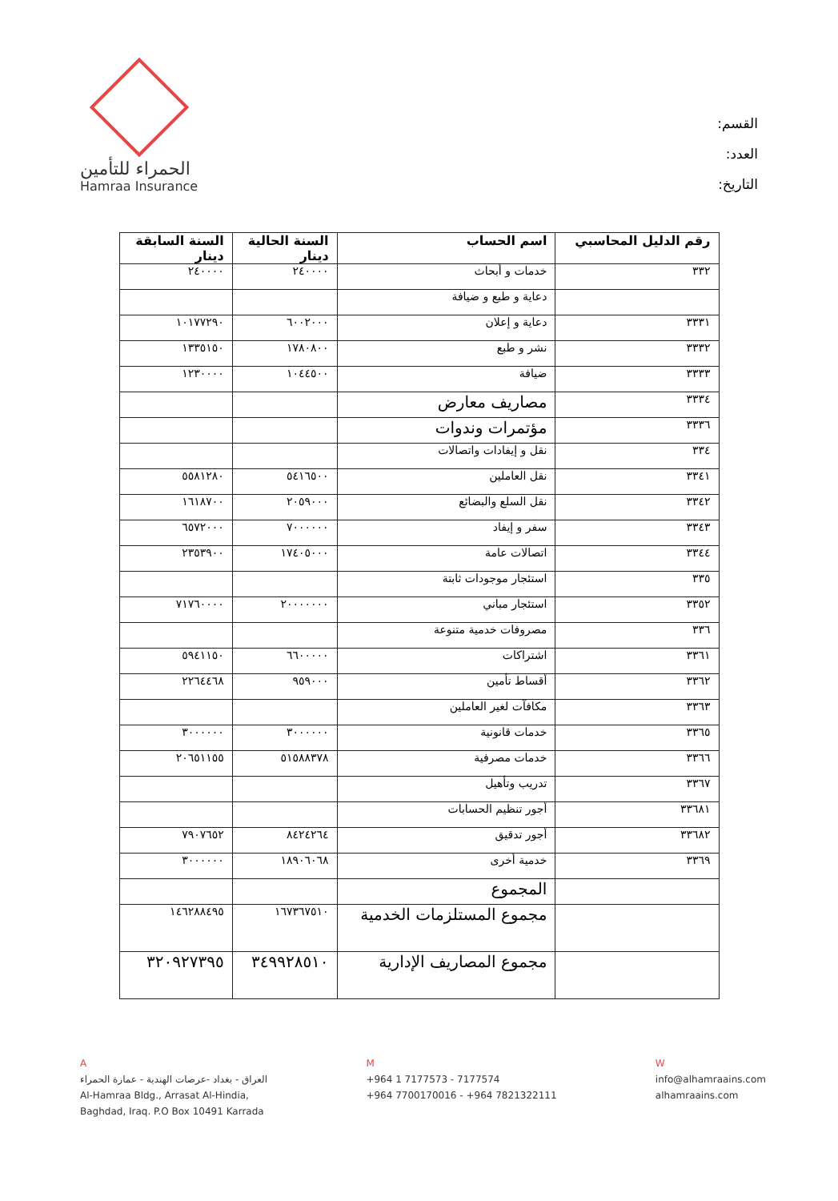الحمراء للتأمين
Hamraa Insurance
القسم:
العدد:
التاريخ:
| رقم الدليل المحاسبي | اسم الحساب | السنة الحالية دينار | السنة السابقة دينار |
| --- | --- | --- | --- |
| ٣٣٢ | خدمات و أبحاث | ٢٤٠٠٠٠ | ٢٤٠٠٠٠ |
| | دعاية و طبع و ضيافة | | |
| ٣٣٣١ | دعاية و إعلان | ٦٠٠٢٠٠٠ | ١٠١٧٧٢٩٠ |
| ٣٣٣٢ | نشر و طبع | ١٧٨٠٨٠٠ | ١٣٣٥١٥٠ |
| ٣٣٣٣ | ضيافة | ١٠٤٤٥٠٠ | ١٢٣٠٠٠٠ |
| ٣٣٣٤ | مصاريف معارض | | |
| ٣٣٣٦ | مؤتمرات وندوات | | |
| ٣٣٤ | نقل و إيفادات واتصالات | | |
| ٣٣٤١ | نقل العاملين | ٥٤١٦٥٠٠ | ٥٥٨١٢٨٠ |
| ٣٣٤٢ | نقل السلع والبضائع | ٢٠٥٩٠٠٠ | ١٦١٨٧٠٠ |
| ٣٣٤٣ | سفر و إيفاد | ٧٠٠٠٠٠٠ | ٦٥٧٢٠٠٠ |
| ٣٣٤٤ | اتصالات عامة | ١٧٤٠٥٠٠٠ | ٢٣٥٣٩٠٠ |
| ٣٣٥ | استئجار موجودات ثابتة | | |
| ٣٣٥٢ | استئجار مباني | ٢٠٠٠٠٠٠٠ | ٧١٧٦٠٠٠٠ |
| ٣٣٦ | مصروفات خدمية متنوعة | | |
| ٣٣٦١ | اشتراكات | ٦٦٠٠٠٠٠ | ٥٩٤١١٥٠ |
| ٣٣٦٢ | أقساط تأمين | ٩٥٩٠٠٠ | ٢٢٦٤٤٦٨ |
| ٣٣٦٣ | مكافآت لغير العاملين | | |
| ٣٣٦٥ | خدمات قانونية | ٣٠٠٠٠٠٠ | ٣٠٠٠٠٠٠ |
| ٣٣٦٦ | خدمات مصرفية | ٥١٥٨٨٣٧٨ | ٢٠٦٥١١٥٥ |
| ٣٣٦٧ | تدريب وتأهيل | | |
| ٣٣٦٨١ | أجور تنظيم الحسابات | | |
| ٣٣٦٨٢ | أجور تدقيق | ٨٤٢٤٢٦٤ | ٧٩٠٧٦٥٢ |
| ٣٣٦٩ | خدمية أخرى | ١٨٩٠٦٠٦٨ | ٣٠٠٠٠٠٠ |
| | المجموع | | |
| | مجموع المستلزمات الخدمية | ١٦٧٣٦٧٥١٠ | ١٤٦٢٨٨٤٩٥ |
| | مجموع المصاريف الإدارية | ٣٤٩٩٢٨٥١٠ | ٣٢٠٩٢٧٣٩٥ |
A
العراق - بغداد -عرصات الهندية - عمارة الحمراء
Al-Hamraa Bldg., Arrasat Al-Hindia,
Baghdad, Iraq. P.O Box 10491 Karrada
M
+964 1 7177573 - 7177574
+964 7700170016 - +964 7821322111
W
info@alhamraains.com
alhamraains.com